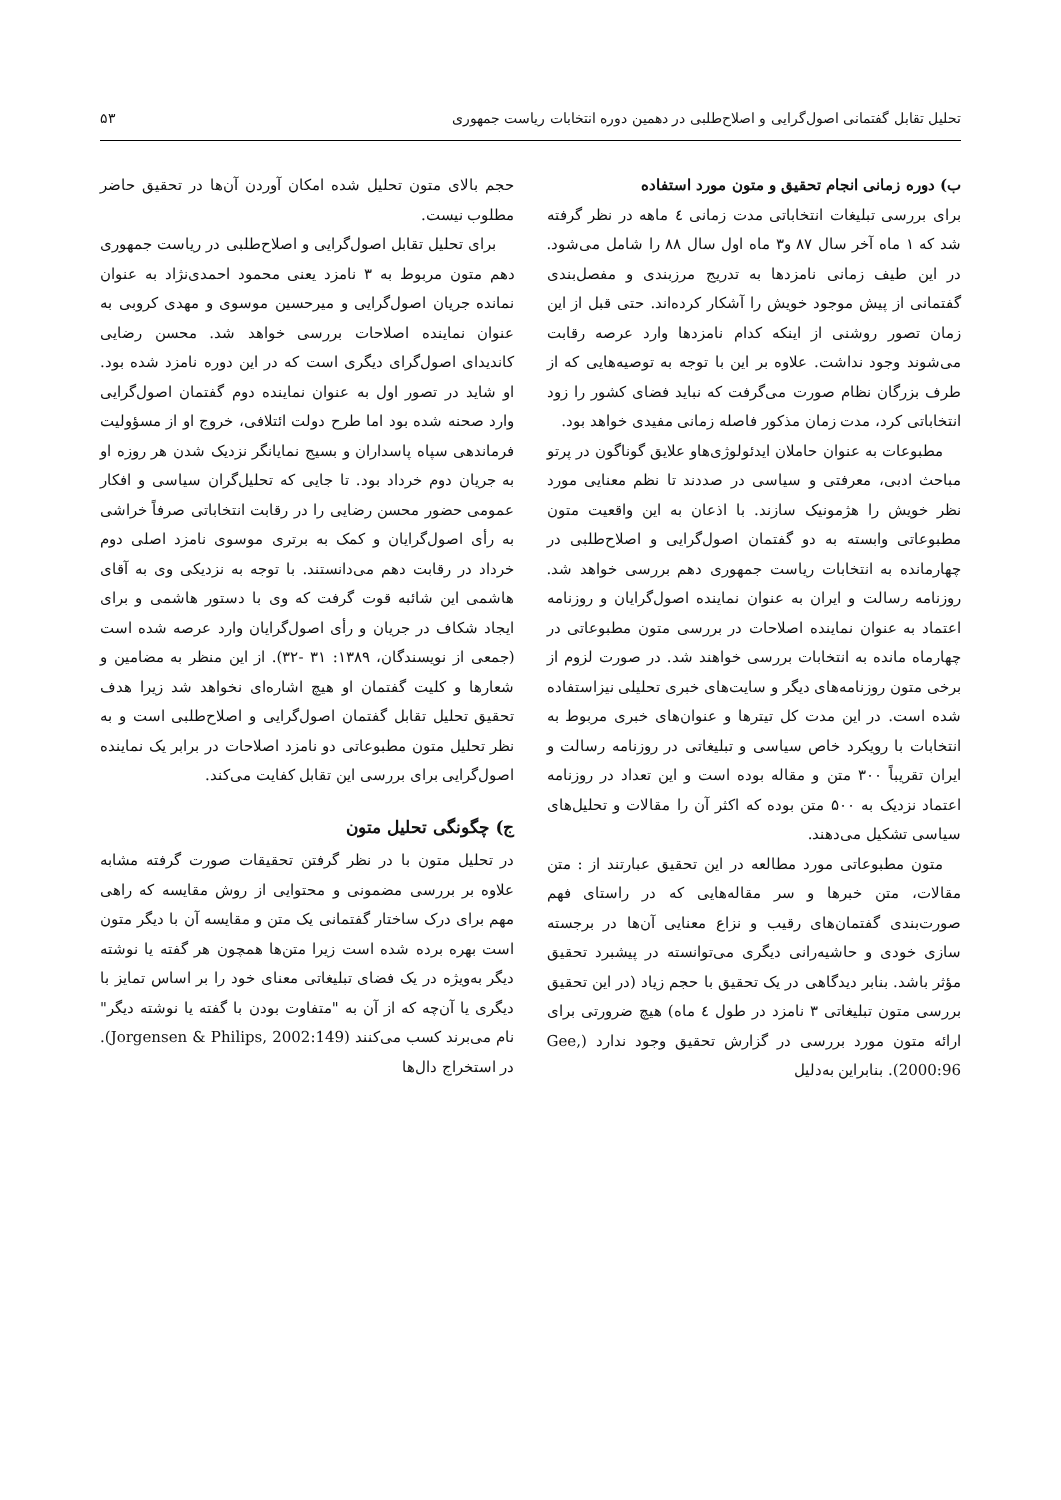تحلیل تقابل گفتمانی اصول‌گرایی و اصلاح‌طلبی در دهمین دوره انتخابات ریاست جمهوری ۵۳
ب) دوره زمانی انجام تحقیق و متون مورد استفاده
برای بررسی تبلیغات انتخاباتی مدت زمانی ٤ ماهه در نظر گرفته شد که ۱ ماه آخر سال ۸۷ و۳ ماه اول سال ۸۸ را شامل می‌شود. در این طیف زمانی نامزدها به تدریج مرزبندی و مفصل‌بندی گفتمانی از پیش موجود خویش را آشکار کرده‌اند. حتی قبل از این زمان تصور روشنی از اینکه کدام نامزدها وارد عرصه رقابت می‌شوند وجود نداشت. علاوه بر این با توجه به توصیه‌هایی که از طرف بزرگان نظام صورت می‌گرفت که نباید فضای کشور را زود انتخاباتی کرد، مدت زمان مذکور فاصله زمانی مفیدی خواهد بود.
مطبوعات به عنوان حاملان ایدئولوژی‌هاو علایق گوناگون در پرتو مباحث ادبی، معرفتی و سیاسی در صددند تا نظم معنایی مورد نظر خویش را هژمونیک سازند. با اذعان به این واقعیت متون مطبوعاتی وابسته به دو گفتمان اصول‌گرایی و اصلاح‌طلبی در چهارمانده به انتخابات ریاست جمهوری دهم بررسی خواهد شد. روزنامه رسالت و ایران به عنوان نماینده اصول‌گرایان و روزنامه اعتماد به عنوان نماینده اصلاحات در بررسی متون مطبوعاتی در چهارماه مانده به انتخابات بررسی خواهند شد. در صورت لزوم از برخی متون روزنامه‌های دیگر و سایت‌های خبری تحلیلی نیزاستفاده شده است. در این مدت کل تیترها و عنوان‌های خبری مربوط به انتخابات با رویکرد خاص سیاسی و تبلیغاتی در روزنامه رسالت و ایران تقریباً ۳۰۰ متن و مقاله بوده است و این تعداد در روزنامه اعتماد نزدیک به ۵۰۰ متن بوده که اکثر آن را مقالات و تحلیل‌های سیاسی تشکیل می‌دهند.
متون مطبوعاتی مورد مطالعه در این تحقیق عبارتند از : متن مقالات، متن خبرها و سر مقاله‌هایی که در راستای فهم صورت‌بندی گفتمان‌های رقیب و نزاع معنایی آن‌ها در برجسته سازی خودی و حاشیه‌رانی دیگری می‌توانسته در پیشبرد تحقیق مؤثر باشد. بنابر دیدگاهی در یک تحقیق با حجم زیاد (در این تحقیق بررسی متون تبلیغاتی ۳ نامزد در طول ٤ ماه) هیچ ضرورتی برای ارائه متون مورد بررسی در گزارش تحقیق وجود ندارد (Gee, 2000:96). بنابراین به‌دلیل
حجم بالای متون تحلیل شده امکان آوردن آن‌ها در تحقیق حاضر مطلوب نیست.
برای تحلیل تقابل اصول‌گرایی و اصلاح‌طلبی در ریاست جمهوری دهم متون مربوط به ۳ نامزد یعنی محمود احمدی‌نژاد به عنوان نمانده جریان اصول‌گرایی و میرحسین موسوی و مهدی کروبی به عنوان نماینده اصلاحات بررسی خواهد شد. محسن رضایی کاندیدای اصول‌گرای دیگری است که در این دوره نامزد شده بود. او شاید در تصور اول به عنوان نماینده دوم گفتمان اصول‌گرایی وارد صحنه شده بود اما طرح دولت ائتلافی، خروج او از مسؤولیت فرماندهی سپاه پاسداران و بسیج نمایانگر نزدیک شدن هر روزه او به جریان دوم خرداد بود. تا جایی که تحلیل‌گران سیاسی و افکار عمومی حضور محسن رضایی را در رقابت انتخاباتی صرفاً خراشی به رأی اصول‌گرایان و کمک به برتری موسوی نامزد اصلی دوم خرداد در رقابت دهم می‌دانستند. با توجه به نزدیکی وی به آقای هاشمی این شائبه قوت گرفت که وی با دستور هاشمی و برای ایجاد شکاف در جریان و رأی اصول‌گرایان وارد عرصه شده است (جمعی از نویسندگان، ۱۳۸۹: ۳۱ -۳۲). از این منظر به مضامین و شعارها و کلیت گفتمان او هیچ اشاره‌ای نخواهد شد زیرا هدف تحقیق تحلیل تقابل گفتمان اصول‌گرایی و اصلاح‌طلبی است و به نظر تحلیل متون مطبوعاتی دو نامزد اصلاحات در برابر یک نماینده اصول‌گرایی برای بررسی این تقابل کفایت می‌کند.
ج) چگونگی تحلیل متون
در تحلیل متون با در نظر گرفتن تحقیقات صورت گرفته مشابه علاوه بر بررسی مضمونی و محتوایی از روش مقایسه که راهی مهم برای درک ساختار گفتمانی یک متن و مقایسه آن با دیگر متون است بهره برده شده است زیرا متن‌ها همچون هر گفته یا نوشته دیگر به‌ویژه در یک فضای تبلیغاتی معنای خود را بر اساس تمایز با دیگری یا آن‌چه که از آن به "متفاوت بودن با گفته یا نوشته دیگر" نام می‌برند کسب می‌کنند (Jorgensen & Philips, 2002:149). در استخراج دال‌ها